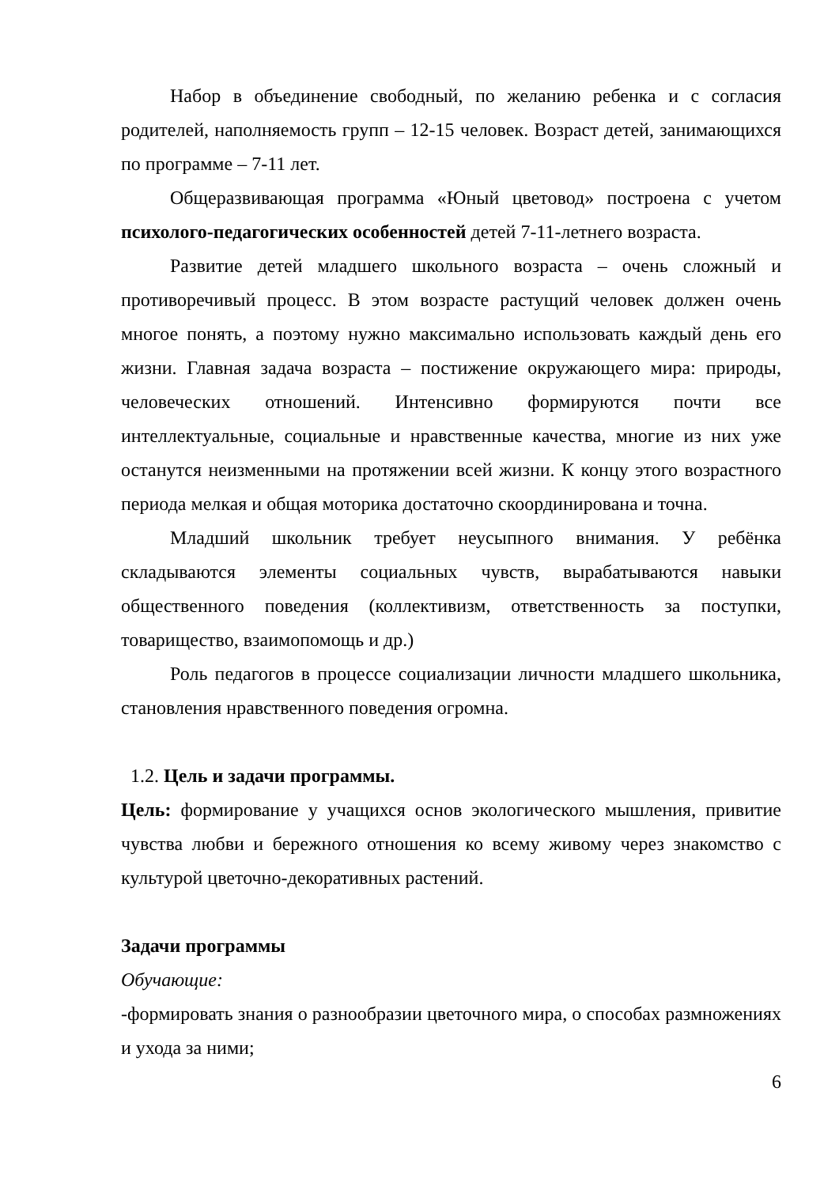Набор в объединение свободный, по желанию ребенка и с согласия родителей, наполняемость групп – 12-15 человек. Возраст детей, занимающихся по программе – 7-11 лет.
Общеразвивающая программа «Юный цветовод» построена с учетом психолого-педагогических особенностей детей 7-11-летнего возраста.
Развитие детей младшего школьного возраста – очень сложный и противоречивый процесс. В этом возрасте растущий человек должен очень многое понять, а поэтому нужно максимально использовать каждый день его жизни. Главная задача возраста – постижение окружающего мира: природы, человеческих отношений. Интенсивно формируются почти все интеллектуальные, социальные и нравственные качества, многие из них уже останутся неизменными на протяжении всей жизни. К концу этого возрастного периода мелкая и общая моторика достаточно скоординирована и точна.
Младший школьник требует неусыпного внимания. У ребёнка складываются элементы социальных чувств, вырабатываются навыки общественного поведения (коллективизм, ответственность за поступки, товарищество, взаимопомощь и др.)
Роль педагогов в процессе социализации личности младшего школьника, становления нравственного поведения огромна.
1.2. Цель и задачи программы.
Цель: формирование у учащихся основ экологического мышления, привитие чувства любви и бережного отношения ко всему живому через знакомство с культурой цветочно-декоративных растений.
Задачи программы
Обучающие:
-формировать знания о разнообразии цветочного мира, о способах размножениях и ухода за ними;
6